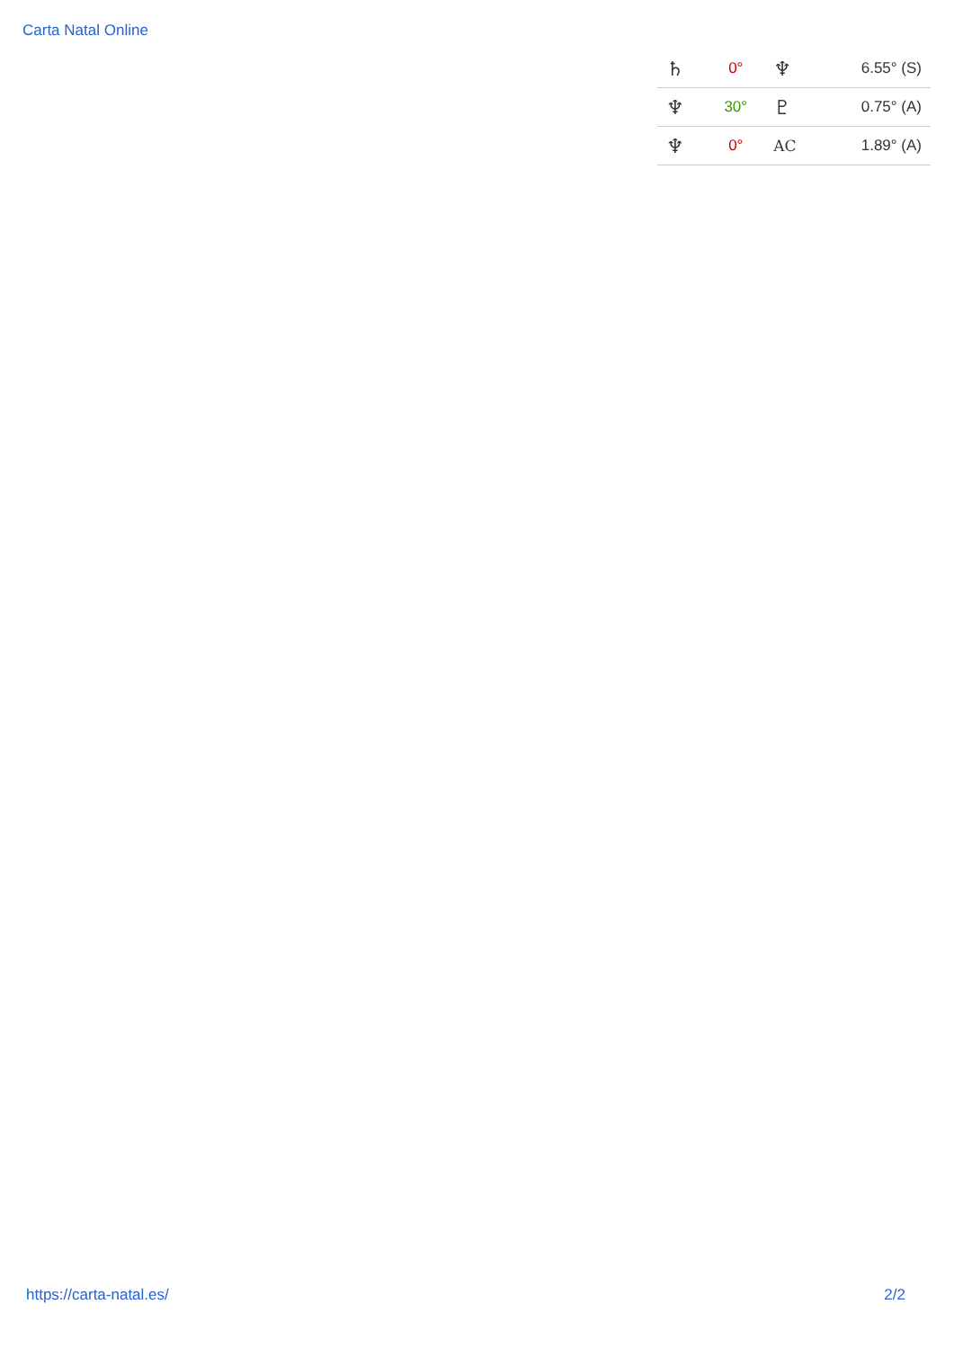Carta Natal Online
| ♄ | 0° | ♆ | 6.55° (S) |
| ♆ | 30° | ♇ | 0.75° (A) |
| ♆ | 0° | AC | 1.89° (A) |
https://carta-natal.es/ 2/2